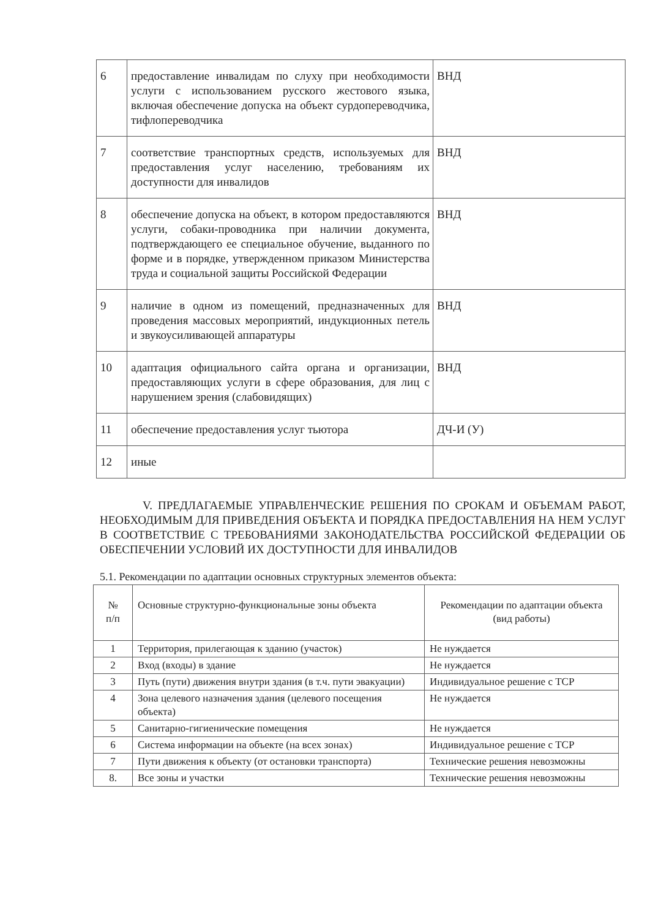| 6 | предоставление инвалидам по слуху при необходимости услуги с использованием русского жестового языка, включая обеспечение допуска на объект сурдопереводчика, тифлопереводчика | ВНД |
| 7 | соответствие транспортных средств, используемых для предоставления услуг населению, требованиям их доступности для инвалидов | ВНД |
| 8 | обеспечение допуска на объект, в котором предоставляются услуги, собаки-проводника при наличии документа, подтверждающего ее специальное обучение, выданного по форме и в порядке, утвержденном приказом Министерства труда и социальной защиты Российской Федерации | ВНД |
| 9 | наличие в одном из помещений, предназначенных для проведения массовых мероприятий, индукционных петель и звукоусиливающей аппаратуры | ВНД |
| 10 | адаптация официального сайта органа и организации, предоставляющих услуги в сфере образования, для лиц с нарушением зрения (слабовидящих) | ВНД |
| 11 | обеспечение предоставления услуг тьютора | ДЧ-И (У) |
| 12 | иные | |
V. ПРЕДЛАГАЕМЫЕ УПРАВЛЕНЧЕСКИЕ РЕШЕНИЯ ПО СРОКАМ И ОБЪЕМАМ РАБОТ, НЕОБХОДИМЫМ ДЛЯ ПРИВЕДЕНИЯ ОБЪЕКТА И ПОРЯДКА ПРЕДОСТАВЛЕНИЯ НА НЕМ УСЛУГ В СООТВЕТСТВИЕ С ТРЕБОВАНИЯМИ ЗАКОНОДАТЕЛЬСТВА РОССИЙСКОЙ ФЕДЕРАЦИИ ОБ ОБЕСПЕЧЕНИИ УСЛОВИЙ ИХ ДОСТУПНОСТИ ДЛЯ ИНВАЛИДОВ
5.1. Рекомендации по адаптации основных структурных элементов объекта:
| № п/п | Основные структурно-функциональные зоны объекта | Рекомендации по адаптации объекта (вид работы) |
| --- | --- | --- |
| 1 | Территория, прилегающая к зданию (участок) | Не нуждается |
| 2 | Вход (входы) в здание | Не нуждается |
| 3 | Путь (пути) движения внутри здания (в т.ч. пути эвакуации) | Индивидуальное решение с ТСР |
| 4 | Зона целевого назначения здания (целевого посещения объекта) | Не нуждается |
| 5 | Санитарно-гигиенические помещения | Не нуждается |
| 6 | Система информации на объекте (на всех зонах) | Индивидуальное решение с ТСР |
| 7 | Пути движения к объекту (от остановки транспорта) | Технические решения невозможны |
| 8. | Все зоны и участки | Технические решения невозможны |